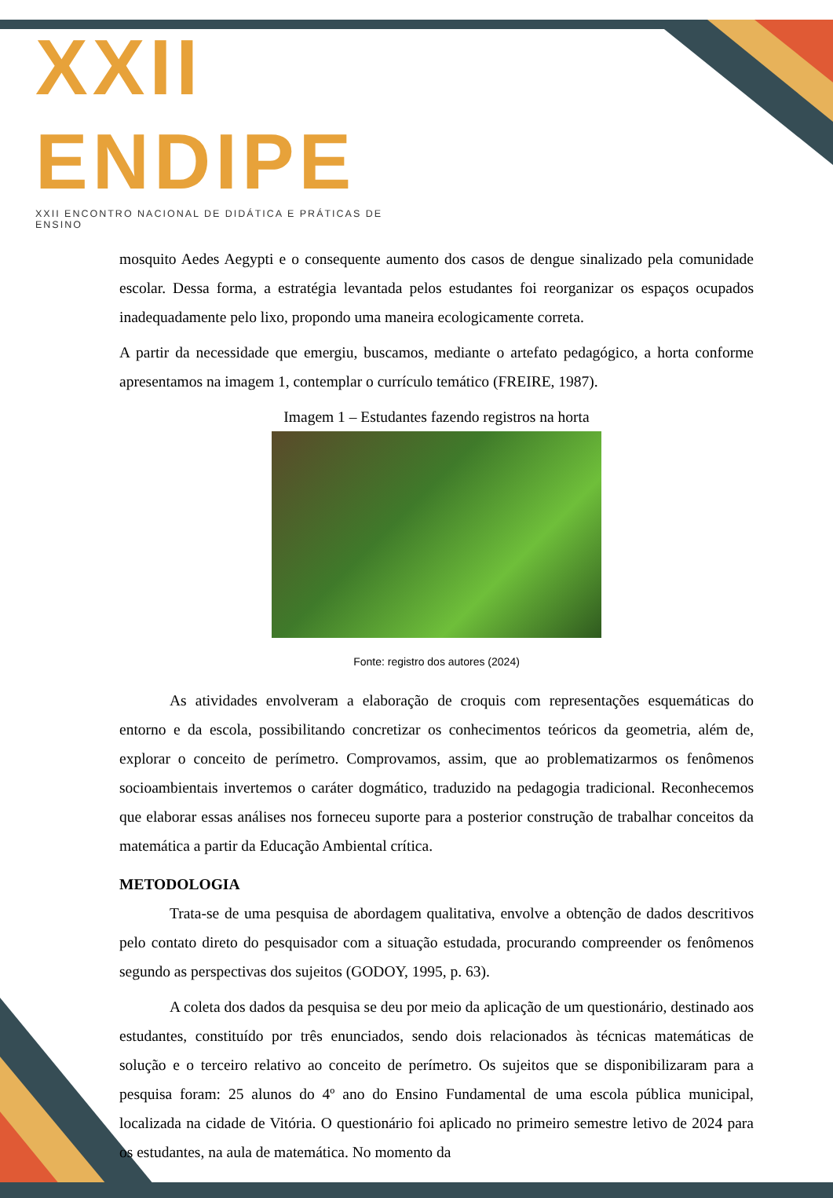XXII ENDIPE
XXII ENCONTRO NACIONAL DE DIDÁTICA E PRÁTICAS DE ENSINO
mosquito Aedes Aegypti e o consequente aumento dos casos de dengue sinalizado pela comunidade escolar. Dessa forma, a estratégia levantada pelos estudantes foi reorganizar os espaços ocupados inadequadamente pelo lixo, propondo uma maneira ecologicamente correta.
A partir da necessidade que emergiu, buscamos, mediante o artefato pedagógico, a horta conforme apresentamos na imagem 1, contemplar o currículo temático (FREIRE, 1987).
Imagem 1 – Estudantes fazendo registros na horta
Fonte: registro dos autores (2024)
As atividades envolveram a elaboração de croquis com representações esquemáticas do entorno e da escola, possibilitando concretizar os conhecimentos teóricos da geometria, além de, explorar o conceito de perímetro. Comprovamos, assim, que ao problematizarmos os fenômenos socioambientais invertemos o caráter dogmático, traduzido na pedagogia tradicional. Reconhecemos que elaborar essas análises nos forneceu suporte para a posterior construção de trabalhar conceitos da matemática a partir da Educação Ambiental crítica.
METODOLOGIA
Trata-se de uma pesquisa de abordagem qualitativa, envolve a obtenção de dados descritivos pelo contato direto do pesquisador com a situação estudada, procurando compreender os fenômenos segundo as perspectivas dos sujeitos (GODOY, 1995, p. 63).
A coleta dos dados da pesquisa se deu por meio da aplicação de um questionário, destinado aos estudantes, constituído por três enunciados, sendo dois relacionados às técnicas matemáticas de solução e o terceiro relativo ao conceito de perímetro. Os sujeitos que se disponibilizaram para a pesquisa foram: 25 alunos do 4º ano do Ensino Fundamental de uma escola pública municipal, localizada na cidade de Vitória. O questionário foi aplicado no primeiro semestre letivo de 2024 para os estudantes, na aula de matemática. No momento da